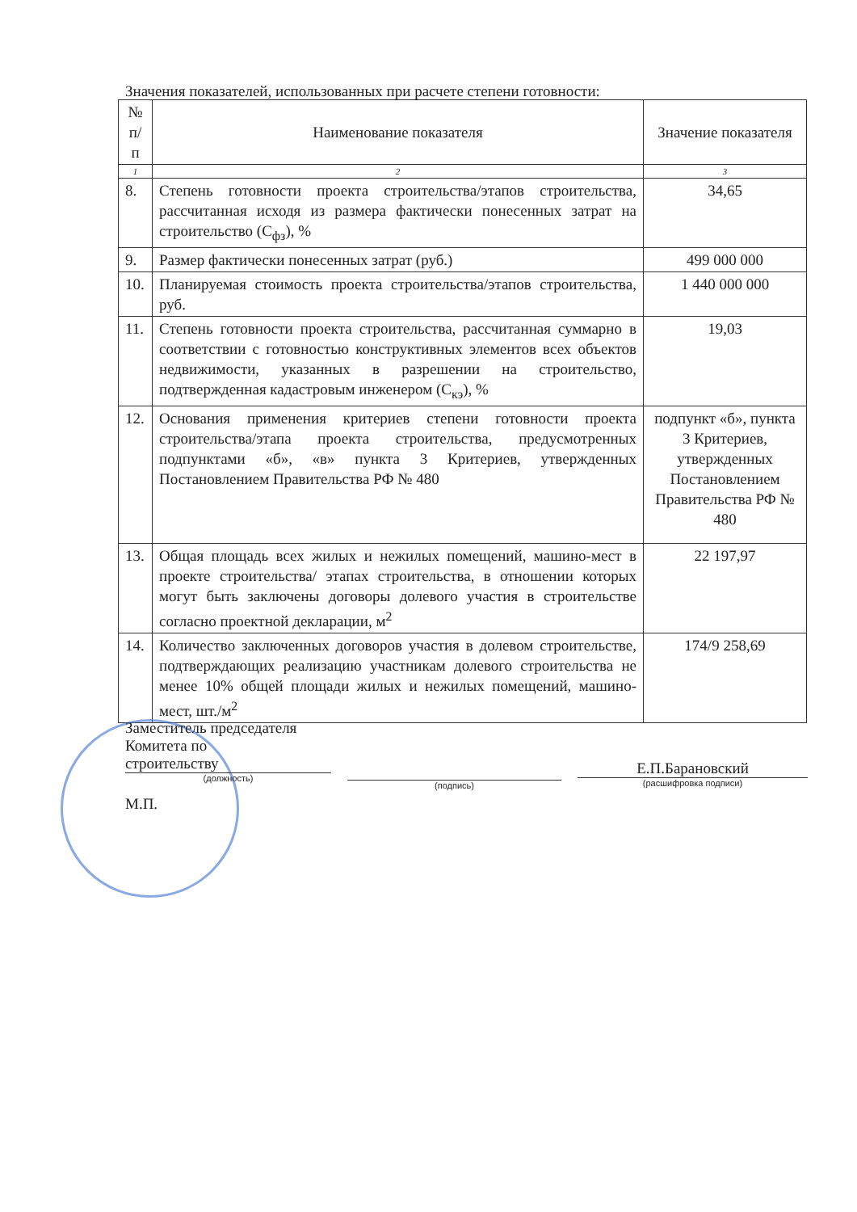Значения показателей, использованных при расчете степени готовности:
| № п/п | Наименование показателя | Значение показателя |
| --- | --- | --- |
| 1 | 2 | 3 |
| 8. | Степень готовности проекта строительства/этапов строительства, рассчитанная исходя из размера фактически понесенных затрат на строительство (С<sub>фз</sub>), % | 34,65 |
| 9. | Размер фактически понесенных затрат (руб.) | 499 000 000 |
| 10. | Планируемая стоимость проекта строительства/этапов строительства, руб. | 1 440 000 000 |
| 11. | Степень готовности проекта строительства, рассчитанная суммарно в соответствии с готовностью конструктивных элементов всех объектов недвижимости, указанных в разрешении на строительство, подтвержденная кадастровым инженером (С<sub>кэ</sub>), % | 19,03 |
| 12. | Основания применения критериев степени готовности проекта строительства/этапа проекта строительства, предусмотренных подпунктами «б», «в» пункта 3 Критериев, утвержденных Постановлением Правительства РФ № 480 | подпункт «б», пункта 3 Критериев, утвержденных Постановлением Правительства РФ № 480 |
| 13. | Общая площадь всех жилых и нежилых помещений, машино-мест в проекте строительства/ этапах строительства, в отношении которых могут быть заключены договоры долевого участия в строительстве согласно проектной декларации, м<sup>2</sup> | 22 197,97 |
| 14. | Количество заключенных договоров участия в долевом строительстве, подтверждающих реализацию участникам долевого строительства не менее 10% общей площади жилых и нежилых помещений, машино-мест, шт./м<sup>2</sup> | 174/9 258,69 |
Заместитель председателя
Комитета по
строительству
(должность)
М.П.
(подпись)
Е.П.Барановский
(расшифровка подписи)